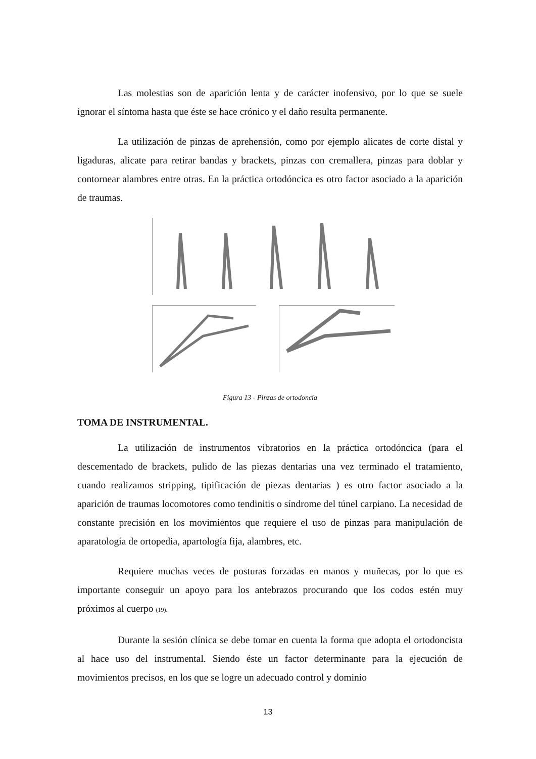Las molestias son de aparición lenta y de carácter inofensivo, por lo que se suele ignorar el síntoma hasta que éste se hace crónico y el daño resulta permanente.
La utilización de pinzas de aprehensión, como por ejemplo alicates de corte distal y ligaduras, alicate para retirar bandas y brackets, pinzas con cremallera, pinzas para doblar y contornear alambres entre otras. En la práctica ortodóncica es otro factor asociado a la aparición de traumas.
Figura 13 - Pinzas de ortodoncia
TOMA DE INSTRUMENTAL.
La utilización de instrumentos vibratorios en la práctica ortodóncica (para el descementado de brackets, pulido de las piezas dentarias una vez terminado el tratamiento, cuando realizamos stripping, tipificación de piezas dentarias ) es otro factor asociado a la aparición de traumas locomotores como tendinitis o síndrome del túnel carpiano. La necesidad de constante precisión en los movimientos que requiere el uso de pinzas para manipulación de aparatología de ortopedia, apartología fija, alambres, etc.
Requiere muchas veces de posturas forzadas en manos y muñecas, por lo que es importante conseguir un apoyo para los antebrazos procurando que los codos estén muy próximos al cuerpo (19).
Durante la sesión clínica se debe tomar en cuenta la forma que adopta el ortodoncista al hace uso del instrumental. Siendo éste un factor determinante para la ejecución de movimientos precisos, en los que se logre un adecuado control y dominio
13